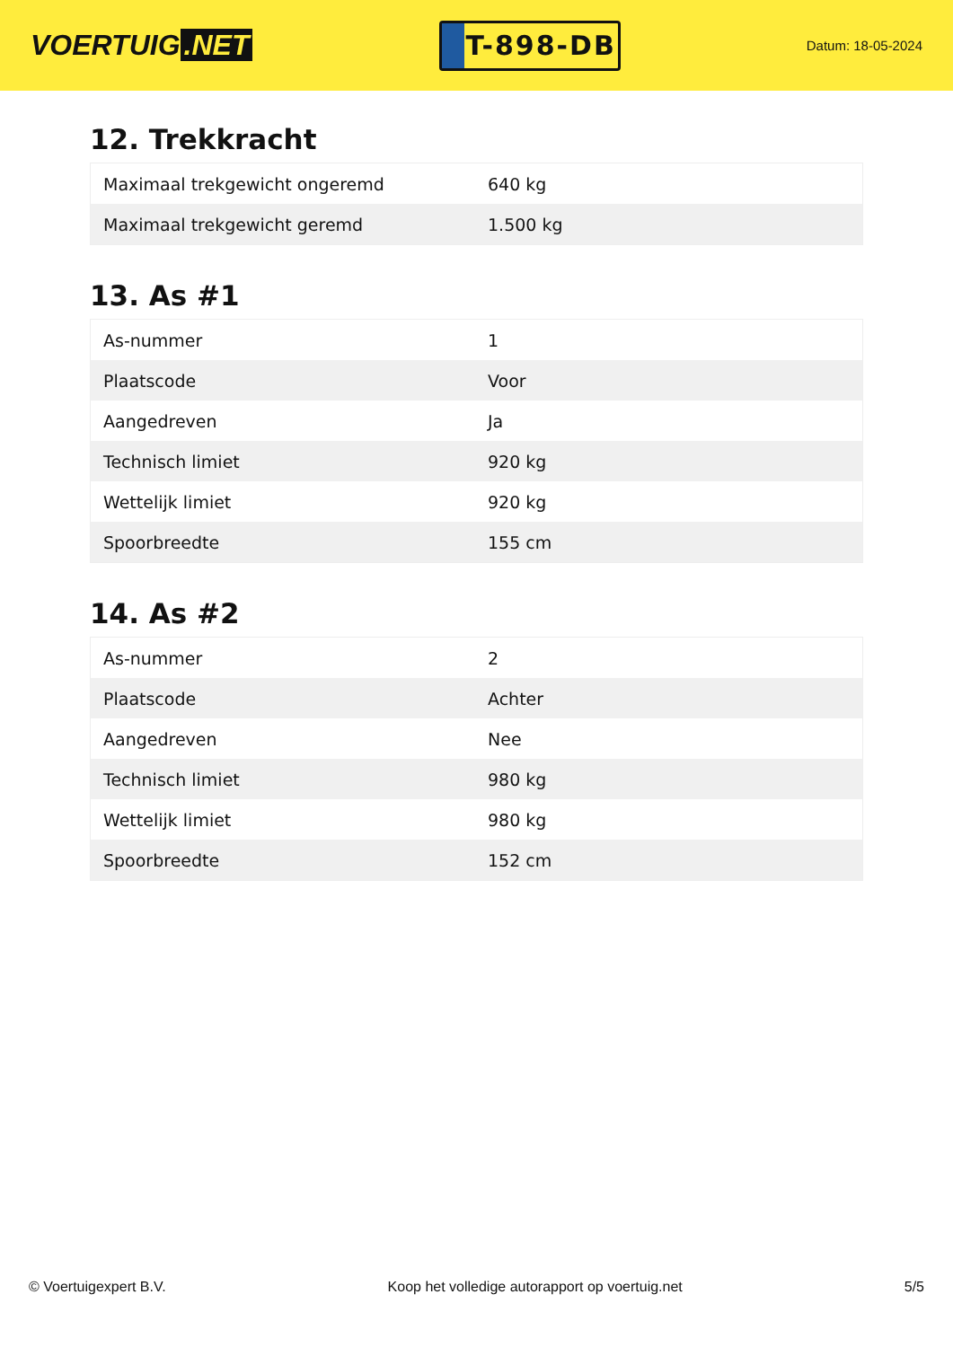VOERTUIG.NET
T-898-DB
Datum: 18-05-2024
12. Trekkracht
| Maximaal trekgewicht ongeremd | 640 kg |
| Maximaal trekgewicht geremd | 1.500 kg |
13. As #1
| As-nummer | 1 |
| Plaatscode | Voor |
| Aangedreven | Ja |
| Technisch limiet | 920 kg |
| Wettelijk limiet | 920 kg |
| Spoorbreedte | 155 cm |
14. As #2
| As-nummer | 2 |
| Plaatscode | Achter |
| Aangedreven | Nee |
| Technisch limiet | 980 kg |
| Wettelijk limiet | 980 kg |
| Spoorbreedte | 152 cm |
© Voertuigexpert B.V. Koop het volledige autorapport op voertuig.net 5/5